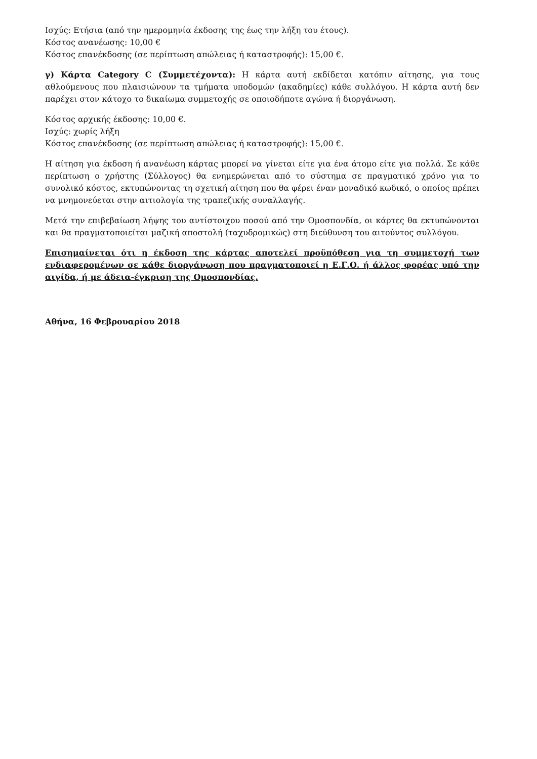Ισχύς: Ετήσια (από την ημερομηνία έκδοσης της έως την λήξη του έτους).
Κόστος ανανέωσης: 10,00 €
Κόστος επανέκδοσης (σε περίπτωση απώλειας ή καταστροφής): 15,00 €.
γ) Κάρτα Category C (Συμμετέχοντα): Η κάρτα αυτή εκδίδεται κατόπιν αίτησης, για τους αθλούμενους που πλαισιώνουν τα τμήματα υποδομών (ακαδημίες) κάθε συλλόγου. Η κάρτα αυτή δεν παρέχει στον κάτοχο το δικαίωμα συμμετοχής σε οποιοδήποτε αγώνα ή διοργάνωση.
Κόστος αρχικής έκδοσης: 10,00 €.
Ισχύς: χωρίς λήξη
Κόστος επανέκδοσης (σε περίπτωση απώλειας ή καταστροφής): 15,00 €.
Η αίτηση για έκδοση ή ανανέωση κάρτας μπορεί να γίνεται είτε για ένα άτομο είτε για πολλά. Σε κάθε περίπτωση ο χρήστης (Σύλλογος) θα ενημερώνεται από το σύστημα σε πραγματικό χρόνο για το συνολικό κόστος, εκτυπώνοντας τη σχετική αίτηση που θα φέρει έναν μοναδικό κωδικό, ο οποίος πρέπει να μνημονεύεται στην αιτιολογία της τραπεζικής συναλλαγής.
Μετά την επιβεβαίωση λήψης του αντίστοιχου ποσού από την Ομοσπονδία, οι κάρτες θα εκτυπώνονται και θα πραγματοποιείται μαζική αποστολή (ταχυδρομικώς) στη διεύθυνση του αιτούντος συλλόγου.
Επισημαίνεται ότι η έκδοση της κάρτας αποτελεί προϋπόθεση για τη συμμετοχή των ενδιαφερομένων σε κάθε διοργάνωση που πραγματοποιεί η Ε.Γ.Ο. ή άλλος φορέας υπό την αιγίδα, ή με άδεια-έγκριση της Ομοσπονδίας.
Αθήνα, 16 Φεβρουαρίου 2018